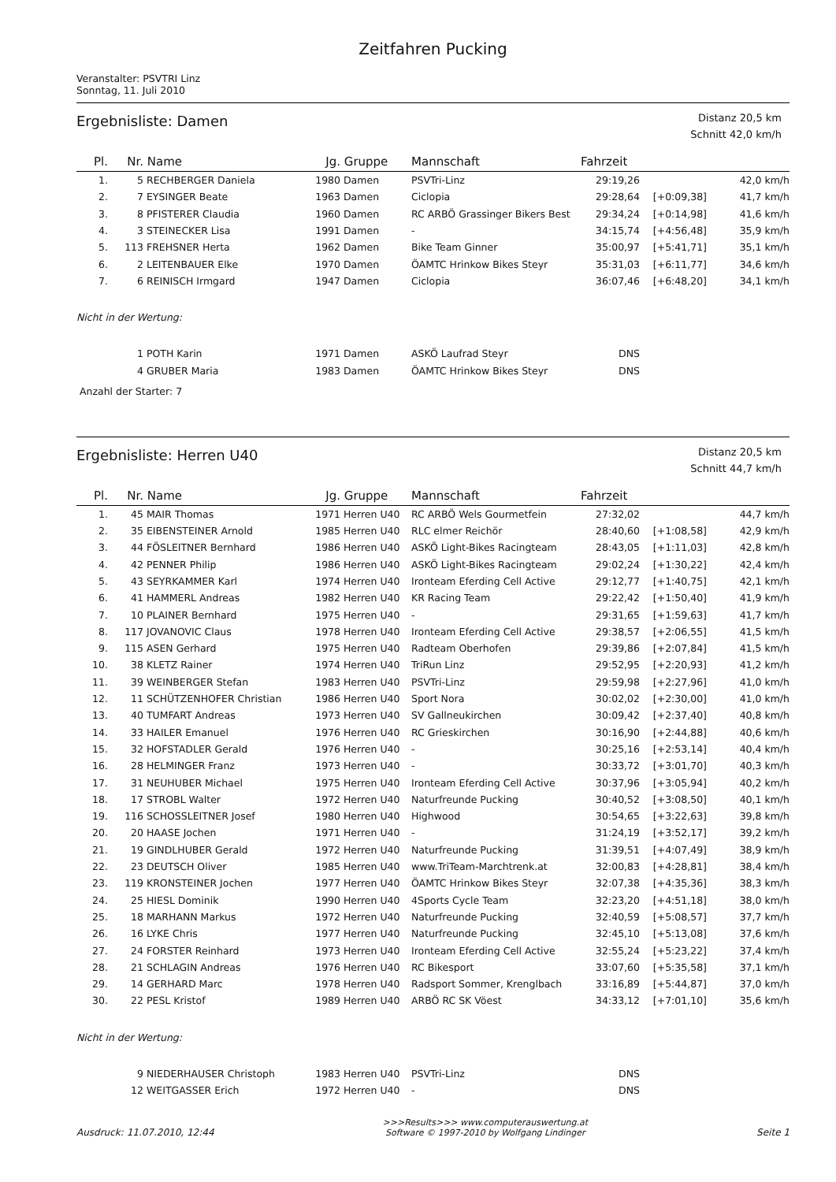Zeitfahren Pucking
Veranstalter: PSVTRI Linz
Sonntag, 11. Juli 2010
Ergebnisliste: Damen
Distanz 20,5 km
Schnitt 42,0 km/h
| Pl. | Nr. | Name | Jg. | Gruppe | Mannschaft | Fahrzeit | | |
| --- | --- | --- | --- | --- | --- | --- | --- | --- |
| 1. | 5 | RECHBERGER Daniela | 1980 | Damen | PSVTri-Linz | 29:19,26 | | 42,0 km/h |
| 2. | 7 | EYSINGER Beate | 1963 | Damen | Ciclopia | 29:28,64 | [+0:09,38] | 41,7 km/h |
| 3. | 8 | PFISTERER Claudia | 1960 | Damen | RC ARBÖ Grassinger Bikers Best | 29:34,24 | [+0:14,98] | 41,6 km/h |
| 4. | 3 | STEINECKER Lisa | 1991 | Damen | - | 34:15,74 | [+4:56,48] | 35,9 km/h |
| 5. | 113 | FREHSNER Herta | 1962 | Damen | Bike Team Ginner | 35:00,97 | [+5:41,71] | 35,1 km/h |
| 6. | 2 | LEITENBAUER Elke | 1970 | Damen | ÖAMTC Hrinkow Bikes Steyr | 35:31,03 | [+6:11,77] | 34,6 km/h |
| 7. | 6 | REINISCH Irmgard | 1947 | Damen | Ciclopia | 36:07,46 | [+6:48,20] | 34,1 km/h |
Nicht in der Wertung:
| | 1 | POTH Karin | 1971 | Damen | ASKÖ Laufrad Steyr | DNS | | |
| | 4 | GRUBER Maria | 1983 | Damen | ÖAMTC Hrinkow Bikes Steyr | DNS | | |
Anzahl der Starter: 7
Ergebnisliste: Herren U40
Distanz 20,5 km
Schnitt 44,7 km/h
| Pl. | Nr. | Name | Jg. | Gruppe | Mannschaft | Fahrzeit | | |
| --- | --- | --- | --- | --- | --- | --- | --- | --- |
| 1. | 45 | MAIR Thomas | 1971 | Herren U40 | RC ARBÖ Wels Gourmetfein | 27:32,02 | | 44,7 km/h |
| 2. | 35 | EIBENSTEINER Arnold | 1985 | Herren U40 | RLC elmer Reichör | 28:40,60 | [+1:08,58] | 42,9 km/h |
| 3. | 44 | FÖSLEITNER Bernhard | 1986 | Herren U40 | ASKÖ Light-Bikes Racingteam | 28:43,05 | [+1:11,03] | 42,8 km/h |
| 4. | 42 | PENNER Philip | 1986 | Herren U40 | ASKÖ Light-Bikes Racingteam | 29:02,24 | [+1:30,22] | 42,4 km/h |
| 5. | 43 | SEYRKAMMER Karl | 1974 | Herren U40 | Ironteam Eferding Cell Active | 29:12,77 | [+1:40,75] | 42,1 km/h |
| 6. | 41 | HAMMERL Andreas | 1982 | Herren U40 | KR Racing Team | 29:22,42 | [+1:50,40] | 41,9 km/h |
| 7. | 10 | PLAINER Bernhard | 1975 | Herren U40 | - | 29:31,65 | [+1:59,63] | 41,7 km/h |
| 8. | 117 | JOVANOVIC Claus | 1978 | Herren U40 | Ironteam Eferding Cell Active | 29:38,57 | [+2:06,55] | 41,5 km/h |
| 9. | 115 | ASEN Gerhard | 1975 | Herren U40 | Radteam Oberhofen | 29:39,86 | [+2:07,84] | 41,5 km/h |
| 10. | 38 | KLETZ Rainer | 1974 | Herren U40 | TriRun Linz | 29:52,95 | [+2:20,93] | 41,2 km/h |
| 11. | 39 | WEINBERGER Stefan | 1983 | Herren U40 | PSVTri-Linz | 29:59,98 | [+2:27,96] | 41,0 km/h |
| 12. | 11 | SCHÜTZENHOFER Christian | 1986 | Herren U40 | Sport Nora | 30:02,02 | [+2:30,00] | 41,0 km/h |
| 13. | 40 | TUMFART Andreas | 1973 | Herren U40 | SV Gallneukirchen | 30:09,42 | [+2:37,40] | 40,8 km/h |
| 14. | 33 | HAILER Emanuel | 1976 | Herren U40 | RC Grieskirchen | 30:16,90 | [+2:44,88] | 40,6 km/h |
| 15. | 32 | HOFSTADLER Gerald | 1976 | Herren U40 | - | 30:25,16 | [+2:53,14] | 40,4 km/h |
| 16. | 28 | HELMINGER Franz | 1973 | Herren U40 | - | 30:33,72 | [+3:01,70] | 40,3 km/h |
| 17. | 31 | NEUHUBER Michael | 1975 | Herren U40 | Ironteam Eferding Cell Active | 30:37,96 | [+3:05,94] | 40,2 km/h |
| 18. | 17 | STROBL Walter | 1972 | Herren U40 | Naturfreunde Pucking | 30:40,52 | [+3:08,50] | 40,1 km/h |
| 19. | 116 | SCHOSSLEITNER Josef | 1980 | Herren U40 | Highwood | 30:54,65 | [+3:22,63] | 39,8 km/h |
| 20. | 20 | HAASE Jochen | 1971 | Herren U40 | - | 31:24,19 | [+3:52,17] | 39,2 km/h |
| 21. | 19 | GINDLHUBER Gerald | 1972 | Herren U40 | Naturfreunde Pucking | 31:39,51 | [+4:07,49] | 38,9 km/h |
| 22. | 23 | DEUTSCH Oliver | 1985 | Herren U40 | www.TriTeam-Marchtrenk.at | 32:00,83 | [+4:28,81] | 38,4 km/h |
| 23. | 119 | KRONSTEINER Jochen | 1977 | Herren U40 | ÖAMTC Hrinkow Bikes Steyr | 32:07,38 | [+4:35,36] | 38,3 km/h |
| 24. | 25 | HIESL Dominik | 1990 | Herren U40 | 4Sports Cycle Team | 32:23,20 | [+4:51,18] | 38,0 km/h |
| 25. | 18 | MARHANN Markus | 1972 | Herren U40 | Naturfreunde Pucking | 32:40,59 | [+5:08,57] | 37,7 km/h |
| 26. | 16 | LYKE Chris | 1977 | Herren U40 | Naturfreunde Pucking | 32:45,10 | [+5:13,08] | 37,6 km/h |
| 27. | 24 | FORSTER Reinhard | 1973 | Herren U40 | Ironteam Eferding Cell Active | 32:55,24 | [+5:23,22] | 37,4 km/h |
| 28. | 21 | SCHLAGIN Andreas | 1976 | Herren U40 | RC Bikesport | 33:07,60 | [+5:35,58] | 37,1 km/h |
| 29. | 14 | GERHARD Marc | 1978 | Herren U40 | Radsport Sommer, Krenglbach | 33:16,89 | [+5:44,87] | 37,0 km/h |
| 30. | 22 | PESL Kristof | 1989 | Herren U40 | ARBÖ RC SK Vöest | 34:33,12 | [+7:01,10] | 35,6 km/h |
Nicht in der Wertung:
| | 9 | NIEDERHAUSER Christoph | 1983 | Herren U40 | PSVTri-Linz | DNS | | |
| | 12 | WEITGASSER Erich | 1972 | Herren U40 | - | DNS | | |
Ausdruck: 11.07.2010, 12:44 >>>Results>>> www.computerauswertung.at
Software © 1997-2010 by Wolfgang Lindinger Seite 1